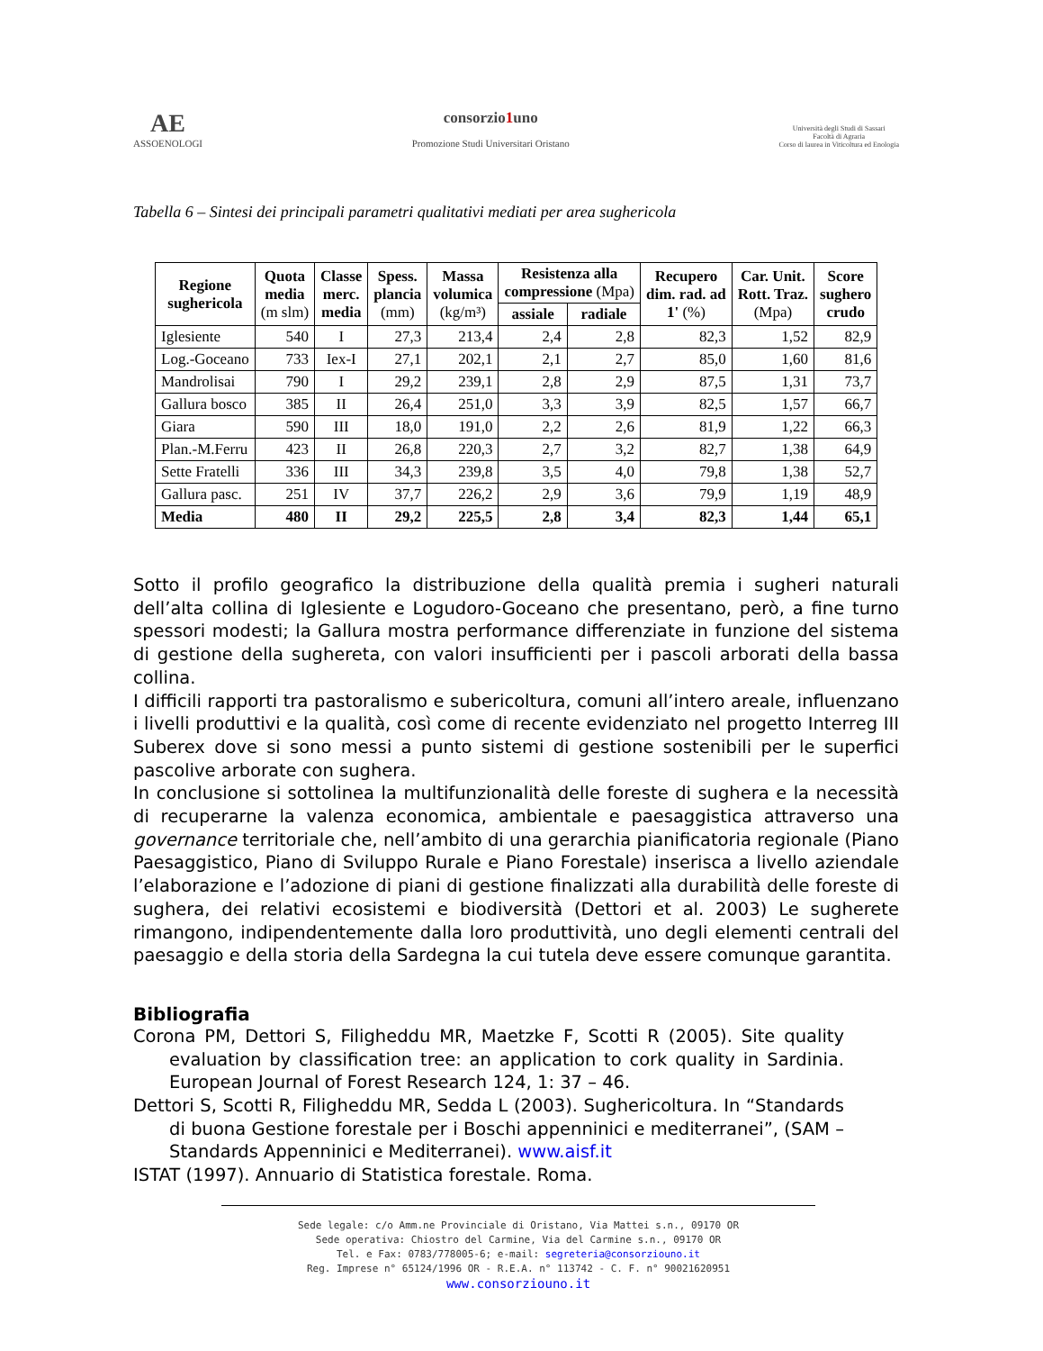AE
ASSOENOLOGI
consorzio1uno
Promozione Studi Universitari Oristano
Università degli Studi di Sassari
Facoltà di Agraria
Corso di laurea in Viticoltura ed Enologia
Tabella 6 – Sintesi dei principali parametri qualitativi mediati per area sughericola
| Regione sughericola | Quota media (m slm) | Classe merc. media | Spess. plancia (mm) | Massa volumica (kg/m³) | Resistenza alla compressione (Mpa) | | Recupero dim. rad. ad 1' (%) | Car. Unit. Rott. Traz. (Mpa) | Score sughero crudo |
| --- | --- | --- | --- | --- | --- | --- | --- | --- | --- |
| | | | | | assiale | radiale | | | |
| Iglesiente | 540 | I | 27,3 | 213,4 | 2,4 | 2,8 | 82,3 | 1,52 | 82,9 |
| Log.-Goceano | 733 | Iex-I | 27,1 | 202,1 | 2,1 | 2,7 | 85,0 | 1,60 | 81,6 |
| Mandrolisai | 790 | I | 29,2 | 239,1 | 2,8 | 2,9 | 87,5 | 1,31 | 73,7 |
| Gallura bosco | 385 | II | 26,4 | 251,0 | 3,3 | 3,9 | 82,5 | 1,57 | 66,7 |
| Giara | 590 | III | 18,0 | 191,0 | 2,2 | 2,6 | 81,9 | 1,22 | 66,3 |
| Plan.-M.Ferru | 423 | II | 26,8 | 220,3 | 2,7 | 3,2 | 82,7 | 1,38 | 64,9 |
| Sette Fratelli | 336 | III | 34,3 | 239,8 | 3,5 | 4,0 | 79,8 | 1,38 | 52,7 |
| Gallura pasc. | 251 | IV | 37,7 | 226,2 | 2,9 | 3,6 | 79,9 | 1,19 | 48,9 |
| Media | 480 | II | 29,2 | 225,5 | 2,8 | 3,4 | 82,3 | 1,44 | 65,1 |
Sotto il profilo geografico la distribuzione della qualità premia i sugheri naturali dell’alta collina di Iglesiente e Logudoro-Goceano che presentano, però, a fine turno spessori modesti; la Gallura mostra performance differenziate in funzione del sistema di gestione della sughereta, con valori insufficienti per i pascoli arborati della bassa collina.
I difficili rapporti tra pastoralismo e subericoltura, comuni all’intero areale, influenzano i livelli produttivi e la qualità, così come di recente evidenziato nel progetto Interreg III Suberex dove si sono messi a punto sistemi di gestione sostenibili per le superfici pascolive arborate con sughera.
In conclusione si sottolinea la multifunzionalità delle foreste di sughera e la necessità di recuperarne la valenza economica, ambientale e paesaggistica attraverso una governance territoriale che, nell’ambito di una gerarchia pianificatoria regionale (Piano Paesaggistico, Piano di Sviluppo Rurale e Piano Forestale) inserisca a livello aziendale l’elaborazione e l’adozione di piani di gestione finalizzati alla durabilità delle foreste di sughera, dei relativi ecosistemi e biodiversità (Dettori et al. 2003) Le sugherete rimangono, indipendentemente dalla loro produttività, uno degli elementi centrali del paesaggio e della storia della Sardegna la cui tutela deve essere comunque garantita.
Bibliografia
Corona PM, Dettori S, Filigheddu MR, Maetzke F, Scotti R (2005). Site quality evaluation by classification tree: an application to cork quality in Sardinia. European Journal of Forest Research 124, 1: 37 – 46.
Dettori S, Scotti R, Filigheddu MR, Sedda L (2003). Sughericoltura. In “Standards di buona Gestione forestale per i Boschi appenninici e mediterranei”, (SAM – Standards Appenninici e Mediterranei). www.aisf.it
ISTAT (1997). Annuario di Statistica forestale. Roma.
Sede legale: c/o Amm.ne Provinciale di Oristano, Via Mattei s.n., 09170 OR
Sede operativa: Chiostro del Carmine, Via del Carmine s.n., 09170 OR
Tel. e Fax: 0783/778005-6; e-mail: segreteria@consorziouno.it
Reg. Imprese n° 65124/1996 OR - R.E.A. n° 113742 - C. F. n° 90021620951
www.consorziouno.it